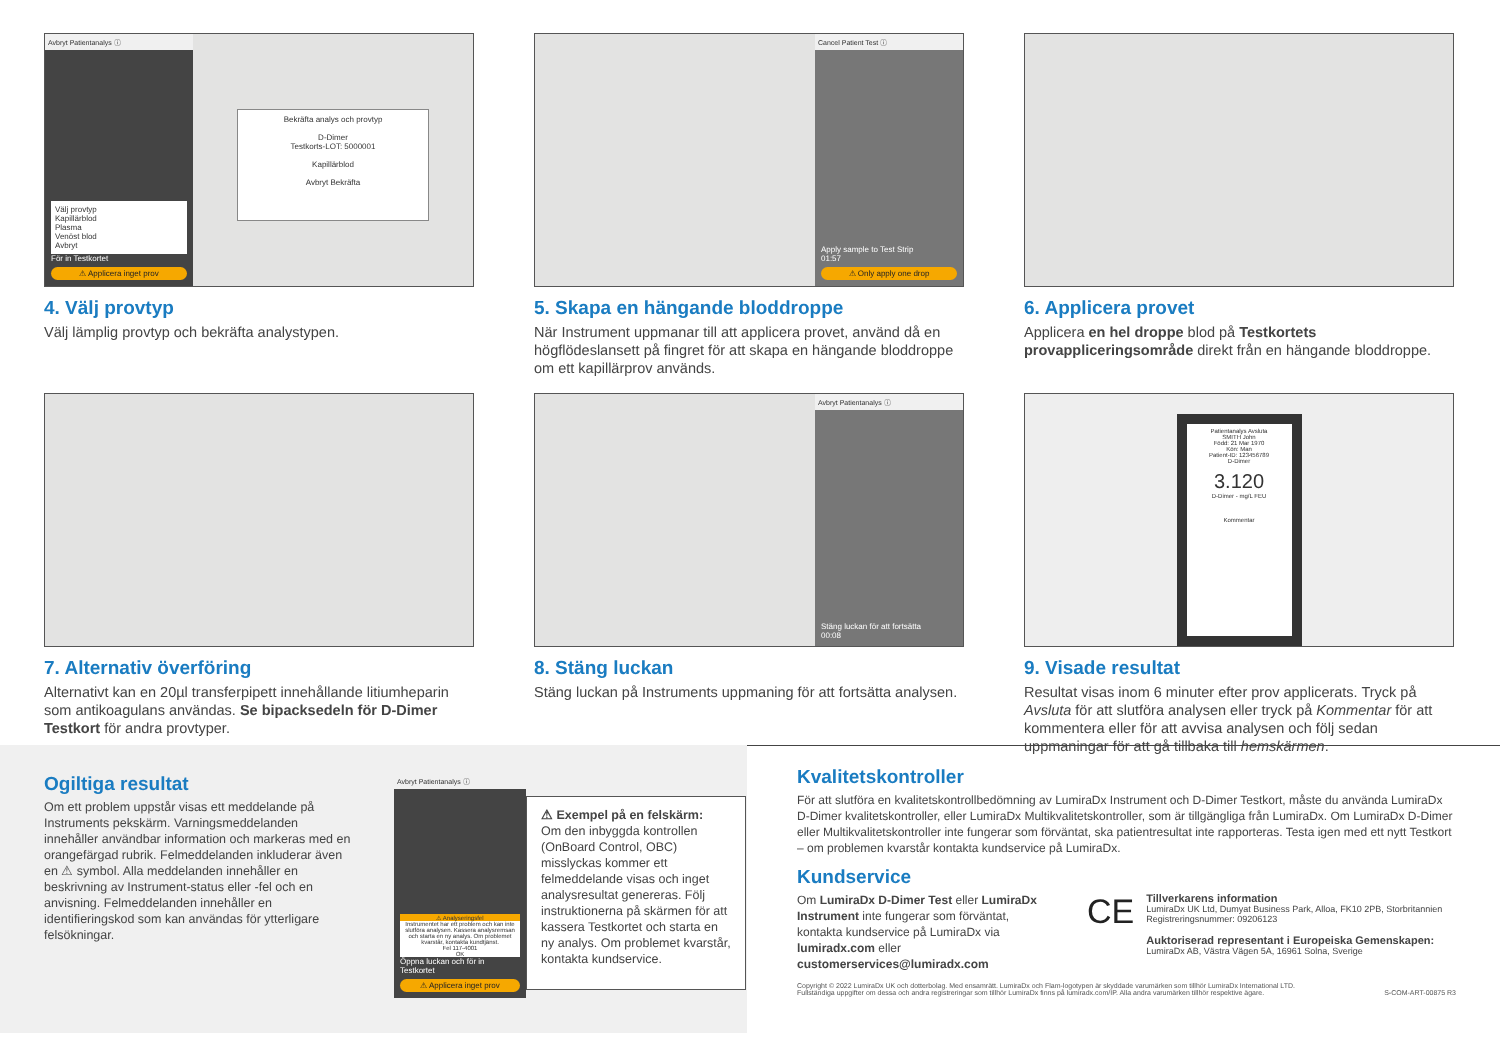Avbryt Patientanalys ⓘ
Välj provtyp
Kapillärblod
Plasma
Venöst blod
Avbryt
För in Testkortet
⚠ Applicera inget prov
Bekräfta analys och provtyp
D-Dimer
Testkorts-LOT: 5000001
Kapillärblod
Avbryt Bekräfta
4. Välj provtyp
Välj lämplig provtyp och bekräfta analystypen.
Cancel Patient Test ⓘ
Apply sample to Test Strip
01:57
⚠ Only apply one drop
5. Skapa en hängande bloddroppe
När Instrument uppmanar till att applicera provet, använd då en högflödeslansett på fingret för att skapa en hängande bloddroppe om ett kapillärprov används.
6. Applicera provet
Applicera en hel droppe blod på Testkortets provappliceringsområde direkt från en hängande bloddroppe.
7. Alternativ överföring
Alternativt kan en 20µl transferpipett innehållande litiumheparin som antikoagulans användas. Se bipacksedeln för D-Dimer Testkort för andra provtyper.
Avbryt Patientanalys ⓘ
Stäng luckan för att fortsätta
00:08
8. Stäng luckan
Stäng luckan på Instruments uppmaning för att fortsätta analysen.
Patientanalys Avsluta
SMITH John
Född: 21 Mar 1970
Kön: Man
Patient-ID: 123456789
D-Dimer
3.120
D-Dimer - mg/L FEU
Kommentar
9. Visade resultat
Resultat visas inom 6 minuter efter prov applicerats. Tryck på Avsluta för att slutföra analysen eller tryck på Kommentar för att kommentera eller för att avvisa analysen och följ sedan uppmaningar för att gå tillbaka till hemskärmen.
Ogiltiga resultat
Om ett problem uppstår visas ett meddelande på Instruments pekskärm. Varningsmeddelanden innehåller användbar information och markeras med en orangefärgad rubrik. Felmeddelanden inkluderar även en ⚠ symbol. Alla meddelanden innehåller en beskrivning av Instrument-status eller -fel och en anvisning. Felmeddelanden innehåller en identifieringskod som kan användas för ytterligare felsökningar.
Avbryt Patientanalys ⓘ
⚠ Analyseringsfel
Instrumentet har ett problem och kan inte slutföra analysen. Kassera analysremsan och starta en ny analys. Om problemet kvarstår, kontakta kundtjänst.
Fel 117-4001
OK
Öppna luckan och för in Testkortet
⚠ Applicera inget prov
⚠ Exempel på en felskärm:
Om den inbyggda kontrollen (OnBoard Control, OBC) misslyckas kommer ett felmeddelande visas och inget analysresultat genereras. Följ instruktionerna på skärmen för att kassera Testkortet och starta en ny analys. Om problemet kvarstår, kontakta kundservice.
Kvalitetskontroller
För att slutföra en kvalitetskontrollbedömning av LumiraDx Instrument och D-Dimer Testkort, måste du använda LumiraDx D-Dimer kvalitetskontroller, eller LumiraDx Multikvalitetskontroller, som är tillgängliga från LumiraDx. Om LumiraDx D-Dimer eller Multikvalitetskontroller inte fungerar som förväntat, ska patientresultat inte rapporteras. Testa igen med ett nytt Testkort – om problemen kvarstår kontakta kundservice på LumiraDx.
Kundservice
Om LumiraDx D-Dimer Test eller LumiraDx Instrument inte fungerar som förväntat, kontakta kundservice på LumiraDx via lumiradx.com eller customerservices@lumiradx.com
CE
Tillverkarens information
LumiraDx UK Ltd, Dumyat Business Park, Alloa, FK10 2PB, Storbritannien
Registreringsnummer: 09206123
Auktoriserad representant i Europeiska Gemenskapen:
LumiraDx AB, Västra Vägen 5A, 16961 Solna, Sverige
Copyright © 2022 LumiraDx UK och dotterbolag. Med ensamrätt. LumiraDx och Flam-logotypen är skyddade varumärken som tillhör LumiraDx International LTD.
Fullständiga uppgifter om dessa och andra registreringar som tillhör LumiraDx finns på lumiradx.com/IP. Alla andra varumärken tillhör respektive ägare. S-COM-ART-00875 R3